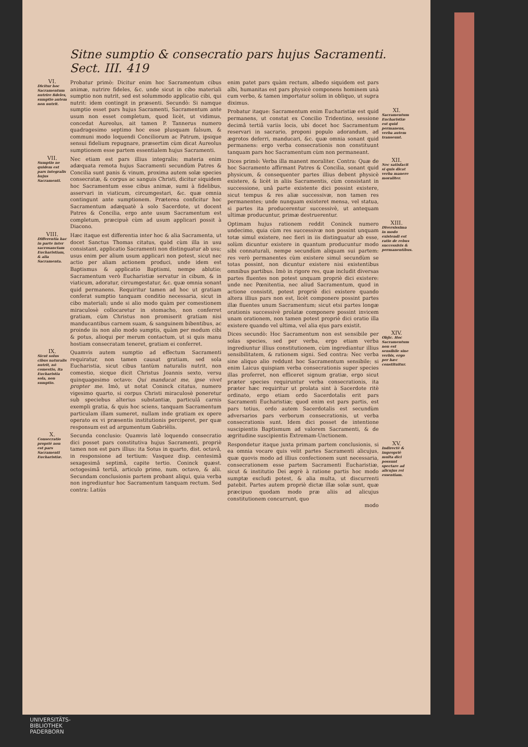Sitne sumptio & consecratio pars hujus Sacramenti. Sect. III. 419
VI.
Dicitur hoc Sacramentum nutrire fideles, sumptio autem non nutrit.
Probatur primò: Dicitur enim hoc Sacramentum cibus animæ, nutrire fideles, &c. unde sicut in cibo materiali sumptio non nutrit, sed est solummodo applicatio cibi, qui nutrit: idem contingit in præsenti. Secundò: Si namque sumptio esset pars hujus Sacramenti, Sacramentum ante usum non esset completum, quod licèt, ut vidimus, concedat Aureolus, ait tamen P. Tannerus numero quadragesimo septimo hoc esse plusquam falsum, & communi modo loquendi Conciliorum ac Patrum, ipsique sensui fidelium repugnare, præsertim cùm dicat Aureolus sumptionem esse partem essentialem hujus Sacramenti.
VII.
Sumptio ne quidem est pars integralis hujus Sacramenti.
Nec etiam est pars illius integralis; materia enim adæquata remota hujus Sacramenti secundùm Patres & Concilia sunt panis & vinum, proxima autem solæ species consecratæ, & corpus ac sanguis Christi, dicitur siquidem hoc Sacramentum esse cibus animæ, sumi à fidelibus, asservari in viaticum, circumgestari, &c. quæ omnia contingunt ante sumptionem. Præterea conficitur hoc Sacramentum adæquatè à solo Sacerdote, ut docent Patres & Concilia, ergo ante usum Sacramentum est completum, præcipuè cùm ad usum applicari possit à Diacono.
VIII.
Differentia hac in parte inter sacrosanctam Eucharistiam, & alia Sacramenta.
Hæc itaque est differentia inter hoc & alia Sacramenta, ut docet Sanctus Thomas citatus, quòd cùm illa in usu consistant, applicatio Sacramenti non distinguatur ab usu; usus enim per alium usum applicari non potest, sicut nec actio per aliam actionem produci, unde idem est Baptismus & applicatio Baptismi, nempe ablutio; Sacramentum verò Eucharistiæ servatur in cibum, & in viaticum, adoratur, circumgestatur, &c. quæ omnia sonant quid permanens. Requiritur tamen ad hoc ut gratiam conferat sumptio tanquam conditio necessaria, sicut in cibo materiali; unde si alio modo quàm per comestionem miraculosè collocaretur in stomacho, non conferret gratiam, cùm Christus non promiserit gratiam nisi manducantibus carnem suam, & sanguinem bibentibus, ac proinde iis non alio modo sumptis, quàm per modum cibi & potus, alioqui per merum contactum, ut si quis manu hostiam consecratam teneret, gratiam ei conferret.
IX.
Sicut solus cibus naturalis nutrit, nō comestio, ita Eucharistia sola, non sumptio.
Quamvis autem sumptio ad effectum Sacramenti requiratur, non tamen causat gratiam, sed sola Eucharistia, sicut cibus tantùm naturalis nutrit, non comestio, sicque dicit Christus Joannis sexto, versu quinquagesimo octavo: Qui manducat me, ipse vivet propter me. Imò, ut notat Coninck citatus, numero vigesimo quarto, si corpus Christi miraculosè poneretur sub speciebus alterius substantiæ, particulâ carnis exempli gratia, & quis hoc sciens, tanquam Sacramentum particulam illam sumeret, nullam inde gratiam ex opere operato ex vi præsentis institutionis perciperet, per quæ responsum est ad argumentum Gabriëlis.
X.
Consecratio propriè non est pars Sacramenti Eucharistiæ.
Secunda conclusio: Quamvis latè loquendo consecratio dici posset pars constitutiva hujus Sacramenti, propriè tamen non est pars illius: ita Sotus in quarto, dist. octavâ, in responsione ad tertium: Vasquez disp. centesimâ sexagesimâ septimâ, capite tertio. Coninck quæst. octogesimâ tertiâ, articulo primo, num. octavo, & alii. Secundam conclusionis partem probant aliqui, quia verba non ingrediuntur hoc Sacramentum tanquam rectum. Sed contra: Latiùs
enim patet pars quàm rectum, albedo siquidem est pars albi, humanitas est pars physicè componens hominem unà cum verbo, & tamen importatur solùm in obliquo, ut supra diximus.
Probatur itaque: Sacramentum enim Eucharistiæ est quid permanens, ut constat ex Concilio Tridentino, sessione decimâ tertiâ variis locis, ubi docet hoc Sacramentum reservari in sacrario, proponi populo adorandum, ad ægrotos deferri, manducari, &c. quæ omnia sonant quid permanens: ergo verba consecrationis non constituunt tanquam pars hoc Sacramentum cùm non permaneant.
XI.
Sacramentum Eucharistiæ est quid permanens, verba autem transeunt.
Dices primò: Verba illa manent moraliter. Contra: Quæ de hoc Sacramento affirmant Patres & Concilia, sonant quid physicum, & consequenter partes illius debent physicè existere, & licèt in aliis Sacramentis, cùm consistant in successione, unâ parte existente dici possint existere, sicut tempus & res aliæ successivæ, non tamen res permanentes; unde nunquam existeret mensa, vel statua, si partes ita producerentur successivè, ut antequam ultimæ producuntur, primæ destruerentur.
XII.
Nec satisfacit si quis dicat verba manere moraliter.
Optimam hujus rationem reddit Coninck numero undecimo, quia cùm res successivæ non possint unquam totæ simul existere, nec fieri in iis distinguatur ab esse, solùm dicuntur existere in quantum producuntur modo sibi connaturali, nempe secundùm aliquam sui partem: res verò permanentes cùm existere simul secundùm se totas possint, non dicuntur existere nisi existentibus omnibus partibus. Imò in rigore res, quæ includit diversas partes fluentes non potest unquam propriè dici existere: unde nec Pœnitentia, nec aliud Sacramentum, quod in actione consistit, potest propriè dici existere quando altera illius pars non est, licèt componere possint partes illæ fluentes unum Sacramentum; sicut etsi partes longæ orationis successivè prolatæ componere possint invicem unam orationem, non tamen potest propriè dici oratio illa existere quando vel ultima, vel alia ejus pars existit.
XIII.
Diversissima in modo existendi est ratio de rebus successivis & permanentibus.
Dices secundò: Hoc Sacramentum non est sensibile per solas species, sed per verba, ergo etiam verba ingrediuntur illius constitutionem, cùm ingrediantur illius sensibilitatem, & rationem signi. Sed contra: Nec verba sine aliquo alio reddunt hoc Sacramentum sensibile; si enim Laicus quispiam verba consecrationis super species illas proferret, non efficeret signum gratiæ, ergo sicut præter species requiruntur verba consecrationis, ita præter hæc requiritur ut prolata sint à Sacerdote ritè ordinato, ergo etiam ordo Sacerdotalis erit pars Sacramenti Eucharistiæ; quod enim est pars partis, est pars totius, ordo autem Sacerdotalis est secundùm adversarios pars verborum consecrationis, ut verba consecrationis sunt. Idem dici posset de intentione suscipientis Baptismum ad valorem Sacramenti, & de ægritudine suscipientis Extremam-Unctionem.
XIV.
Objic. Hoc Sacramentum non est sensibile sine verbis, ergo per hæc constituitur.
Respondetur itaque juxta primam partem conclusionis, si ea omnia vocare quis velit partes Sacramenti alicujus, quæ quovis modo ad illius confectionem sunt necessaria, consecrationem esse partem Sacramenti Eucharistiæ, sicut & institutio Dei ægrè à ratione partis hoc modo sumptæ excludi potest, & alia multa, ut discurrenti patebit. Partes autem propriè dictæ illæ solæ sunt, quæ præcipuo quodam modo præ aliis ad alicujus constitutionem concurrunt, quo
modo
XV.
Indirectè & impropriè multa dici possunt spectare ad alicujus rei essentiam.
UNIVERSITÄTS-
BIBLIOTHEK
PADERBORN